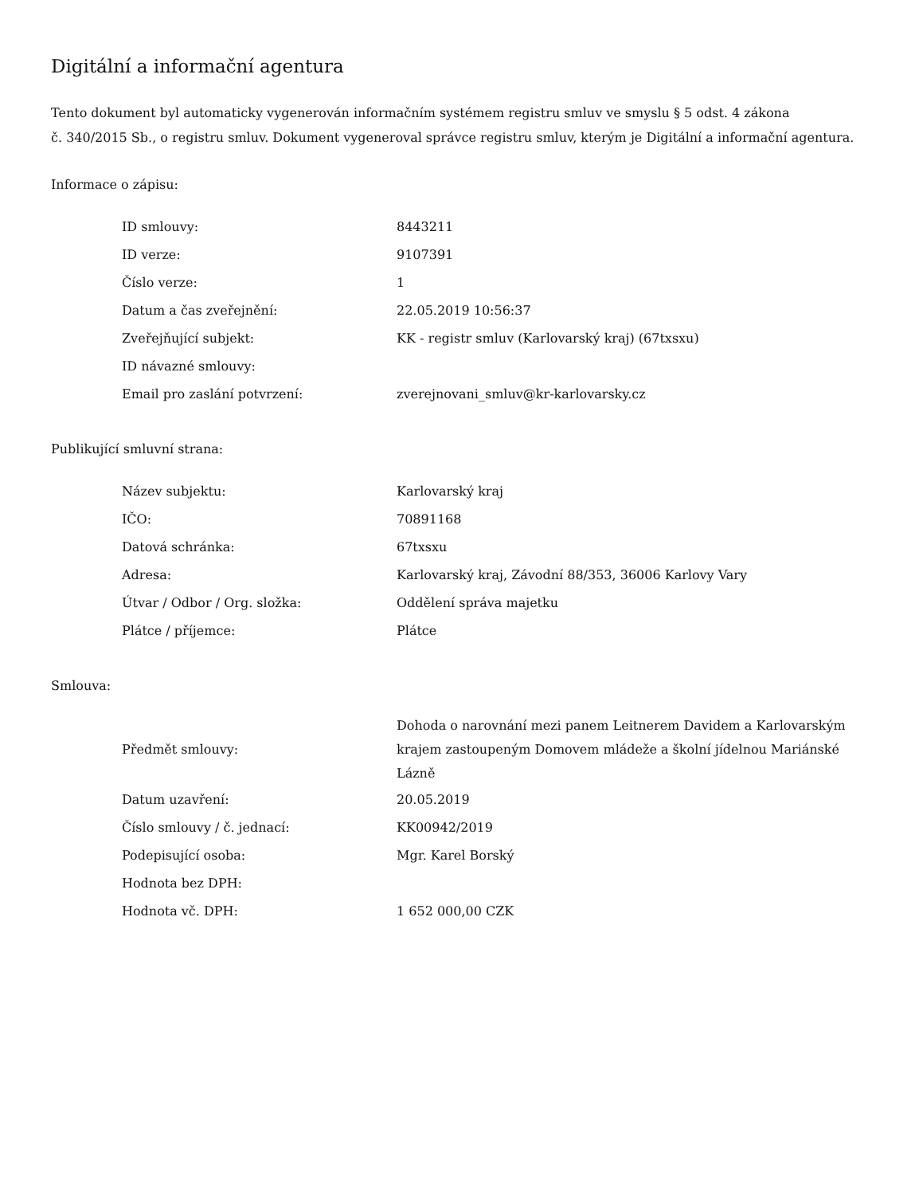Digitální a informační agentura
Tento dokument byl automaticky vygenerován informačním systémem registru smluv ve smyslu § 5 odst. 4 zákona
č. 340/2015 Sb., o registru smluv. Dokument vygeneroval správce registru smluv, kterým je Digitální a informační agentura.
Informace o zápisu:
| ID smlouvy: | 8443211 |
| ID verze: | 9107391 |
| Číslo verze: | 1 |
| Datum a čas zveřejnění: | 22.05.2019 10:56:37 |
| Zveřejňující subjekt: | KK - registr smluv (Karlovarský kraj) (67txsxu) |
| ID návazné smlouvy: | |
| Email pro zaslání potvrzení: | zverejnovani_smluv@kr-karlovarsky.cz |
Publikující smluvní strana:
| Název subjektu: | Karlovarský kraj |
| IČO: | 70891168 |
| Datová schránka: | 67txsxu |
| Adresa: | Karlovarský kraj, Závodní 88/353, 36006 Karlovy Vary |
| Útvar / Odbor / Org. složka: | Oddělení správa majetku |
| Plátce / příjemce: | Plátce |
Smlouva:
| Předmět smlouvy: | Dohoda o narovnání mezi panem Leitnerem Davidem a Karlovarským krajem zastoupeným Domovem mládeže a školní jídelnou Mariánské Lázně |
| Datum uzavření: | 20.05.2019 |
| Číslo smlouvy / č. jednací: | KK00942/2019 |
| Podepisující osoba: | Mgr. Karel Borský |
| Hodnota bez DPH: | |
| Hodnota vč. DPH: | 1 652 000,00 CZK |